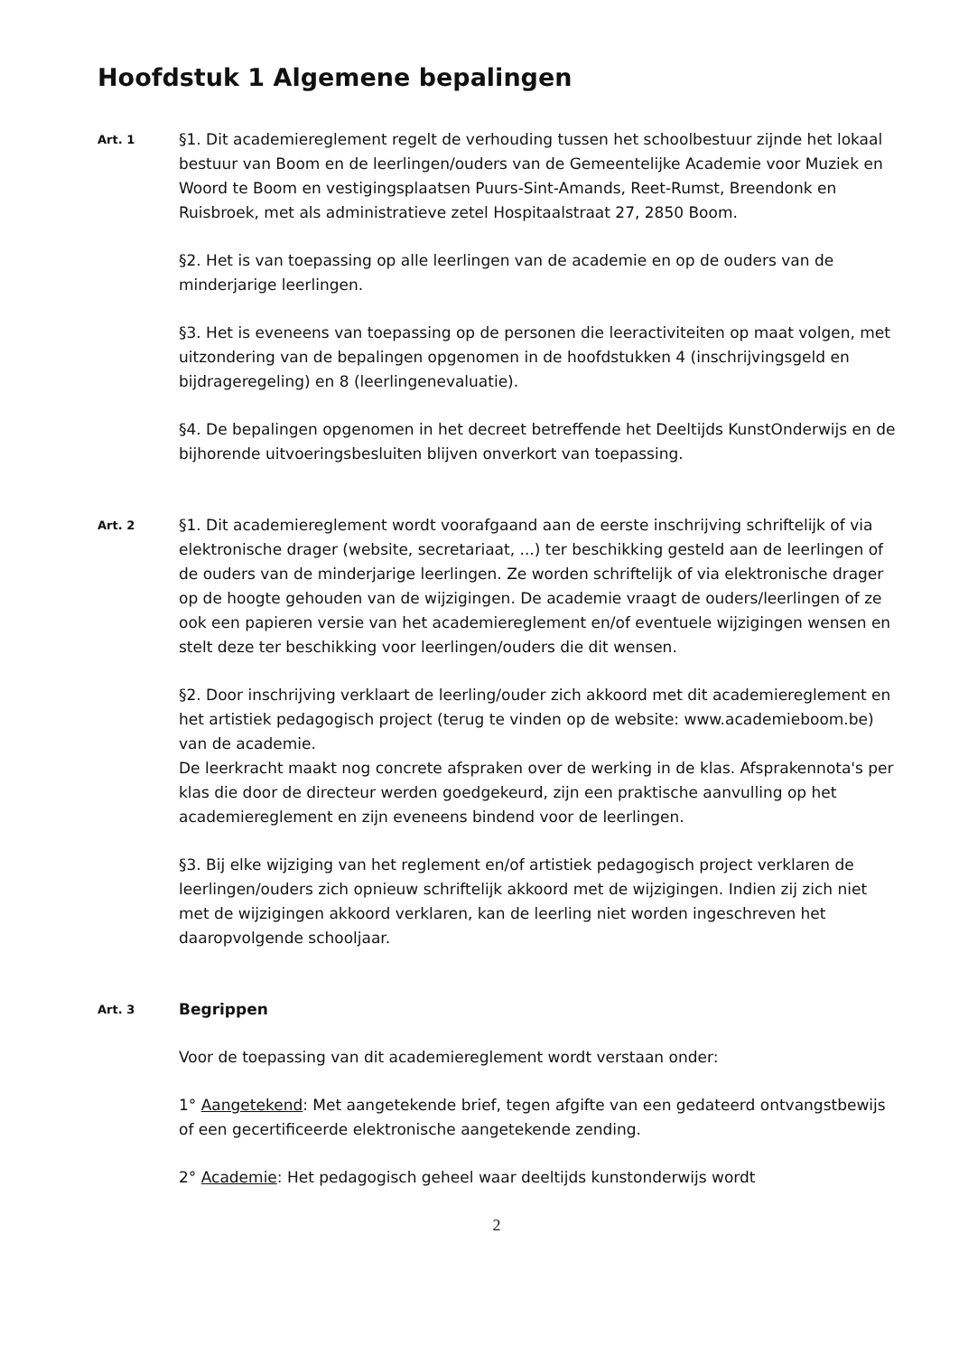Hoofdstuk 1 Algemene bepalingen
Art. 1
§1. Dit academiereglement regelt de verhouding tussen het schoolbestuur zijnde het lokaal bestuur van Boom en de leerlingen/ouders van de Gemeentelijke Academie voor Muziek en Woord te Boom en vestigingsplaatsen Puurs-Sint-Amands, Reet-Rumst, Breendonk en Ruisbroek, met als administratieve zetel Hospitaalstraat 27, 2850 Boom.
§2. Het is van toepassing op alle leerlingen van de academie en op de ouders van de minderjarige leerlingen.
§3. Het is eveneens van toepassing op de personen die leeractiviteiten op maat volgen, met uitzondering van de bepalingen opgenomen in de hoofdstukken 4 (inschrijvingsgeld en bijdrageregeling) en 8 (leerlingenevaluatie).
§4. De bepalingen opgenomen in het decreet betreffende het Deeltijds KunstOnderwijs en de bijhorende uitvoeringsbesluiten blijven onverkort van toepassing.
Art. 2
§1. Dit academiereglement wordt voorafgaand aan de eerste inschrijving schriftelijk of via elektronische drager (website, secretariaat, ...) ter beschikking gesteld aan de leerlingen of de ouders van de minderjarige leerlingen. Ze worden schriftelijk of via elektronische drager op de hoogte gehouden van de wijzigingen. De academie vraagt de ouders/leerlingen of ze ook een papieren versie van het academiereglement en/of eventuele wijzigingen wensen en stelt deze ter beschikking voor leerlingen/ouders die dit wensen.
§2. Door inschrijving verklaart de leerling/ouder zich akkoord met dit academiereglement en het artistiek pedagogisch project (terug te vinden op de website: www.academieboom.be) van de academie.
De leerkracht maakt nog concrete afspraken over de werking in de klas. Afsprakennota's per klas die door de directeur werden goedgekeurd, zijn een praktische aanvulling op het academiereglement en zijn eveneens bindend voor de leerlingen.
§3. Bij elke wijziging van het reglement en/of artistiek pedagogisch project verklaren de leerlingen/ouders zich opnieuw schriftelijk akkoord met de wijzigingen. Indien zij zich niet met de wijzigingen akkoord verklaren, kan de leerling niet worden ingeschreven het daaropvolgende schooljaar.
Art. 3
Begrippen
Voor de toepassing van dit academiereglement wordt verstaan onder:
1° Aangetekend: Met aangetekende brief, tegen afgifte van een gedateerd ontvangstbewijs of een gecertificeerde elektronische aangetekende zending.
2° Academie: Het pedagogisch geheel waar deeltijds kunstonderwijs wordt
2